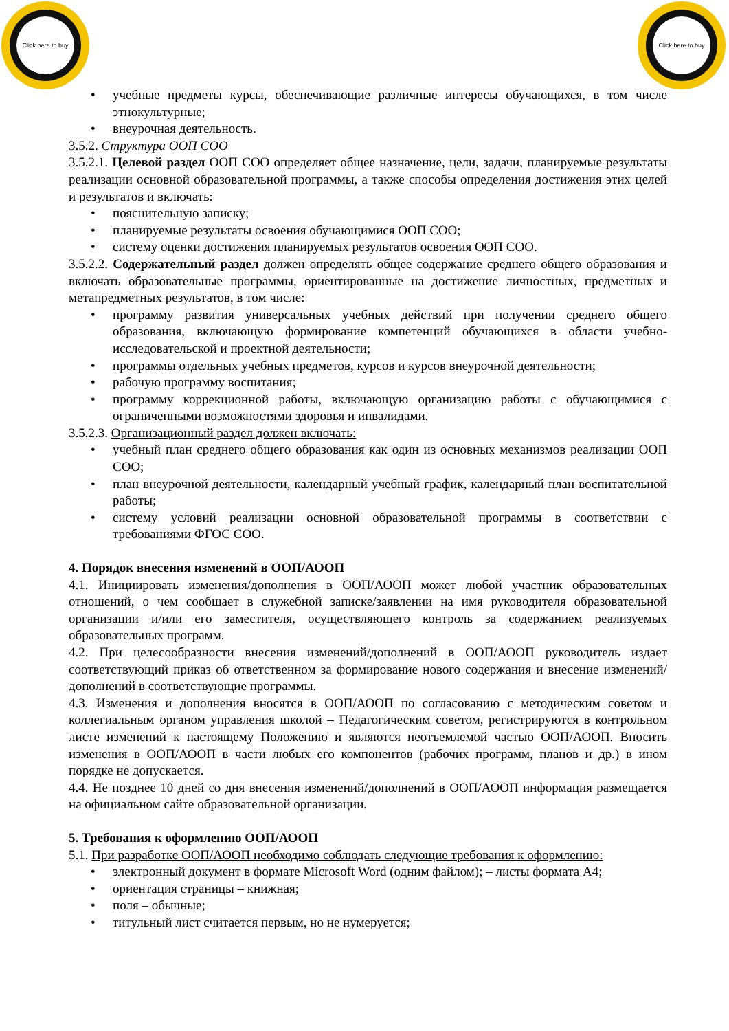Click here to buy
Click here to buy
• учебные предметы курсы, обеспечивающие различные интересы обучающихся, в том числе этнокультурные;
• внеурочная деятельность.
3.5.2. Структура ООП СОО
3.5.2.1. Целевой раздел ООП СОО определяет общее назначение, цели, задачи, планируемые результаты реализации основной образовательной программы, а также способы определения достижения этих целей и результатов и включать:
• пояснительную записку;
• планируемые результаты освоения обучающимися ООП СОО;
• систему оценки достижения планируемых результатов освоения ООП СОО.
3.5.2.2. Содержательный раздел должен определять общее содержание среднего общего образования и включать образовательные программы, ориентированные на достижение личностных, предметных и метапредметных результатов, в том числе:
• программу развития универсальных учебных действий при получении среднего общего образования, включающую формирование компетенций обучающихся в области учебно-исследовательской и проектной деятельности;
• программы отдельных учебных предметов, курсов и курсов внеурочной деятельности;
• рабочую программу воспитания;
• программу коррекционной работы, включающую организацию работы с обучающимися с ограниченными возможностями здоровья и инвалидами.
3.5.2.3. Организационный раздел должен включать:
• учебный план среднего общего образования как один из основных механизмов реализации ООП СОО;
• план внеурочной деятельности, календарный учебный график, календарный план воспитательной работы;
• систему условий реализации основной образовательной программы в соответствии с требованиями ФГОС СОО.
4. Порядок внесения изменений в ООП/АООП
4.1. Инициировать изменения/дополнения в ООП/АООП может любой участник образовательных отношений, о чем сообщает в служебной записке/заявлении на имя руководителя образовательной организации и/или его заместителя, осуществляющего контроль за содержанием реализуемых образовательных программ.
4.2. При целесообразности внесения изменений/дополнений в ООП/АООП руководитель издает соответствующий приказ об ответственном за формирование нового содержания и внесение изменений/дополнений в соответствующие программы.
4.3. Изменения и дополнения вносятся в ООП/АООП по согласованию с методическим советом и коллегиальным органом управления школой – Педагогическим советом, регистрируются в контрольном листе изменений к настоящему Положению и являются неотъемлемой частью ООП/АООП. Вносить изменения в ООП/АООП в части любых его компонентов (рабочих программ, планов и др.) в ином порядке не допускается.
4.4. Не позднее 10 дней со дня внесения изменений/дополнений в ООП/АООП информация размещается на официальном сайте образовательной организации.
5. Требования к оформлению ООП/АООП
5.1. При разработке ООП/АООП необходимо соблюдать следующие требования к оформлению:
• электронный документ в формате Microsoft Word (одним файлом); – листы формата А4;
• ориентация страницы – книжная;
• поля – обычные;
• титульный лист считается первым, но не нумеруется;